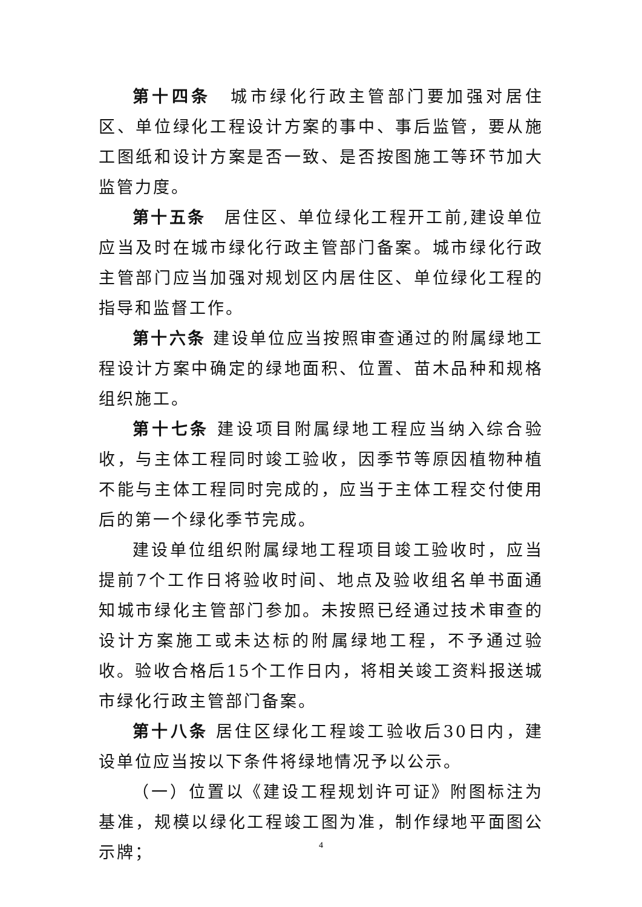第十四条　城市绿化行政主管部门要加强对居住区、单位绿化工程设计方案的事中、事后监管，要从施工图纸和设计方案是否一致、是否按图施工等环节加大监管力度。
第十五条　居住区、单位绿化工程开工前,建设单位应当及时在城市绿化行政主管部门备案。城市绿化行政主管部门应当加强对规划区内居住区、单位绿化工程的指导和监督工作。
第十六条 建设单位应当按照审查通过的附属绿地工程设计方案中确定的绿地面积、位置、苗木品种和规格组织施工。
第十七条 建设项目附属绿地工程应当纳入综合验收，与主体工程同时竣工验收，因季节等原因植物种植不能与主体工程同时完成的，应当于主体工程交付使用后的第一个绿化季节完成。
建设单位组织附属绿地工程项目竣工验收时，应当提前7个工作日将验收时间、地点及验收组名单书面通知城市绿化主管部门参加。未按照已经通过技术审查的设计方案施工或未达标的附属绿地工程，不予通过验收。验收合格后15个工作日内，将相关竣工资料报送城市绿化行政主管部门备案。
第十八条 居住区绿化工程竣工验收后30日内，建设单位应当按以下条件将绿地情况予以公示。
（一）位置以《建设工程规划许可证》附图标注为基准，规模以绿化工程竣工图为准，制作绿地平面图公示牌；
4